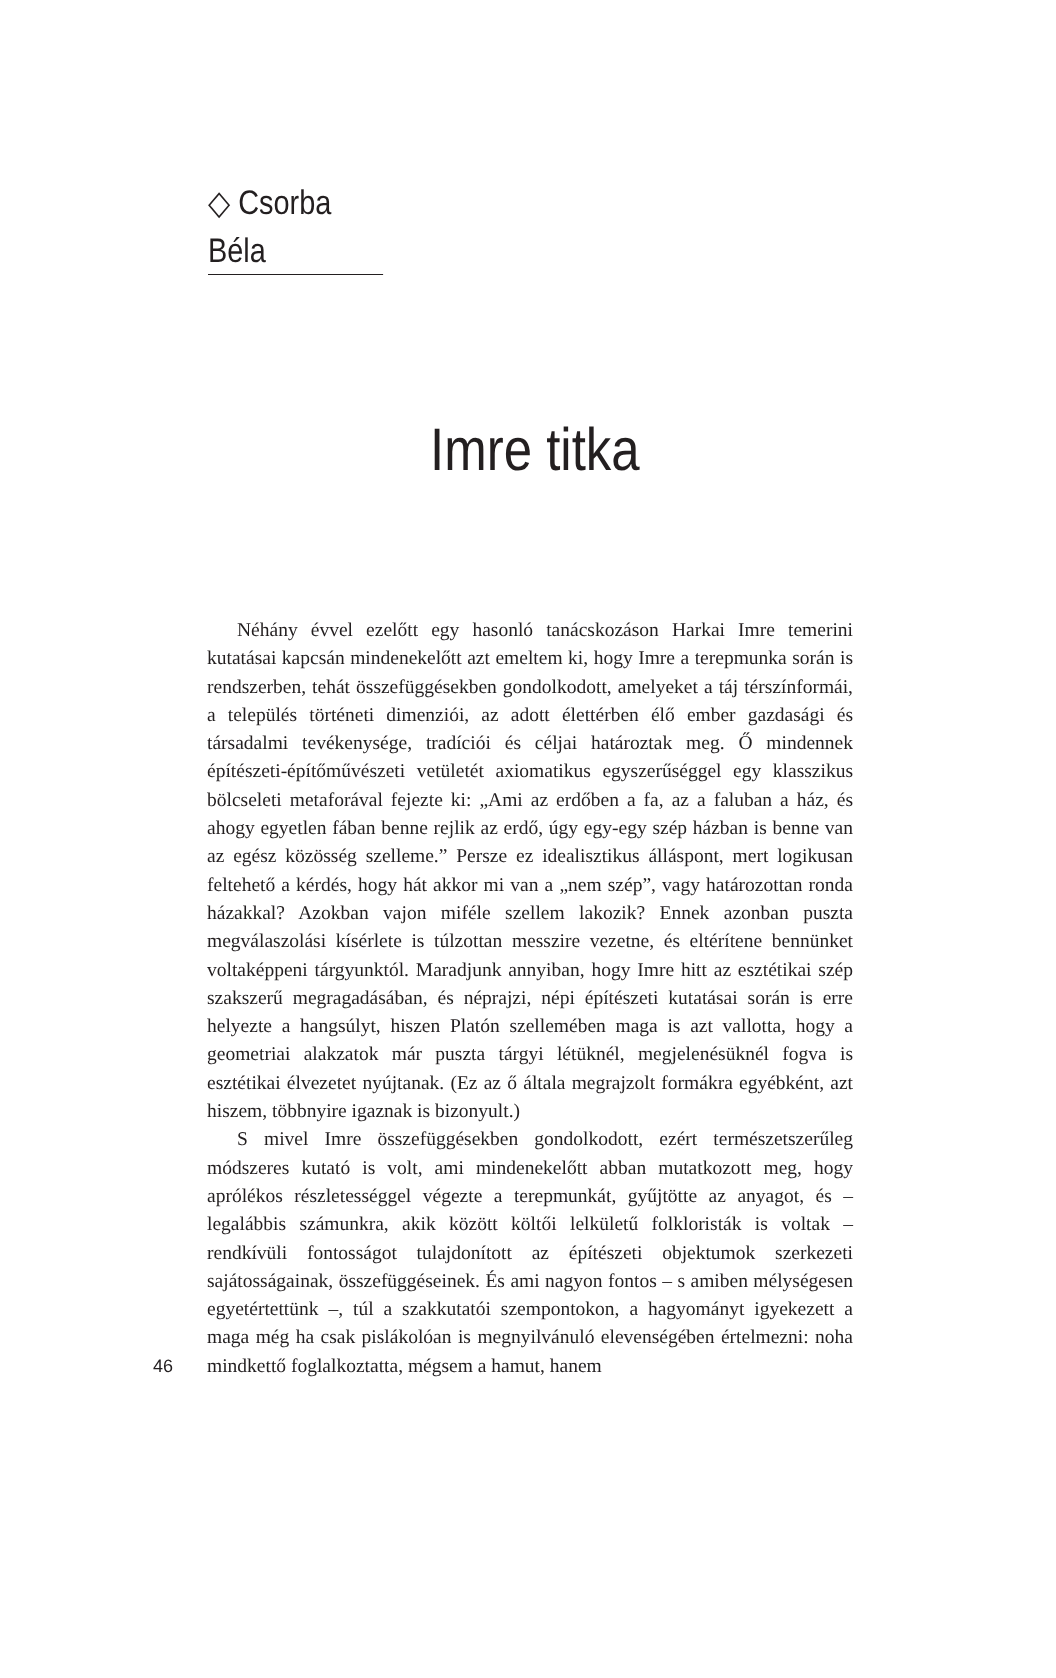◇ Csorba Béla
Imre titka
Néhány évvel ezelőtt egy hasonló tanácskozáson Harkai Imre temerini kutatásai kapcsán mindenekelőtt azt emeltem ki, hogy Imre a terepmunka során is rendszerben, tehát összefüggésekben gondolkodott, amelyeket a táj térszínformái, a település történeti dimenziói, az adott élettérben élő ember gazdasági és társadalmi tevékenysége, tradíciói és céljai határoztak meg. Ő mindennek építészeti-építőművészeti vetületét axiomatikus egyszerűséggel egy klasszikus bölcseleti metaforával fejezte ki: „Ami az erdőben a fa, az a faluban a ház, és ahogy egyetlen fában benne rejlik az erdő, úgy egy-egy szép házban is benne van az egész közösség szelleme.” Persze ez idealisztikus álláspont, mert logikusan feltehető a kérdés, hogy hát akkor mi van a „nem szép”, vagy határozottan ronda házakkal? Azokban vajon miféle szellem lakozik? Ennek azonban puszta megválaszolási kísérlete is túlzottan messzire vezetne, és eltérítene bennünket voltaképpeni tárgyunktól. Maradjunk annyiban, hogy Imre hitt az esztétikai szép szakszerű megragadásában, és néprajzi, népi építészeti kutatásai során is erre helyezte a hangsúlyt, hiszen Platón szellemében maga is azt vallotta, hogy a geometriai alakzatok már puszta tárgyi létüknél, megjelenésüknél fogva is esztétikai élvezetet nyújtanak. (Ez az ő általa megrajzolt formákra egyébként, azt hiszem, többnyire igaznak is bizonyult.)
S mivel Imre összefüggésekben gondolkodott, ezért természetszerűleg módszeres kutató is volt, ami mindenekelőtt abban mutatkozott meg, hogy aprólékos részletességgel végezte a terepmunkát, gyűjtötte az anyagot, és – legalábbis számunkra, akik között költői lelkületű folkloristák is voltak – rendkívüli fontosságot tulajdonított az építészeti objektumok szerkezeti sajátosságainak, összefüggéseinek. És ami nagyon fontos – s amiben mélységesen egyetértettünk –, túl a szakkutatói szempontokon, a hagyományt igyekezett a maga még ha csak pislákolóan is megnyilvánuló elevenségében értelmezni: noha mindkettő foglalkoztatta, mégsem a hamut, hanem
46